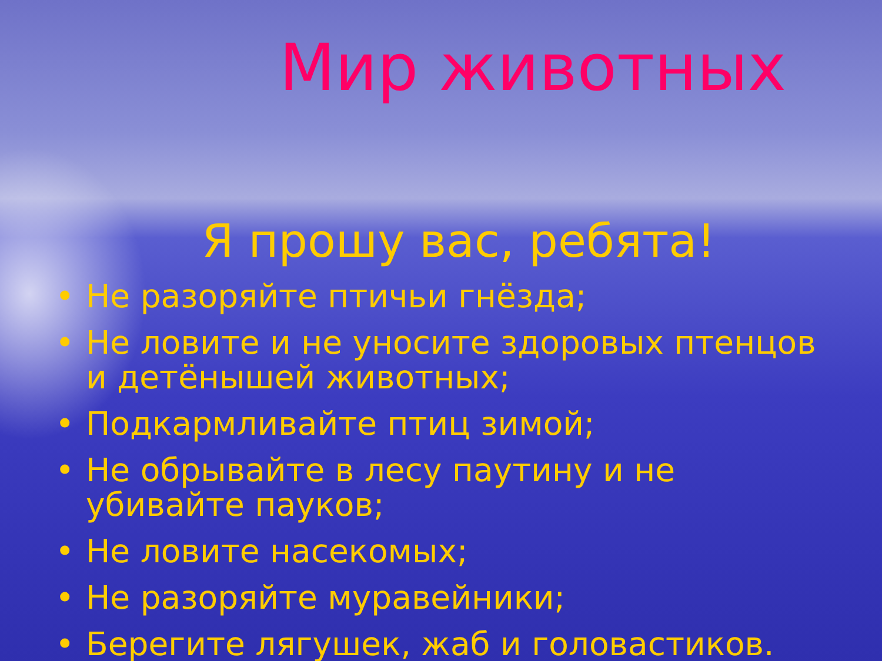Мир животных
Я прошу вас, ребята!
• Не разоряйте птичьи гнёзда;
• Не ловите и не уносите здоровых птенцов и детёнышей животных;
• Подкармливайте птиц зимой;
• Не обрывайте в лесу паутину и не убивайте пауков;
• Не ловите насекомых;
• Не разоряйте муравейники;
• Берегите лягушек, жаб и головастиков.